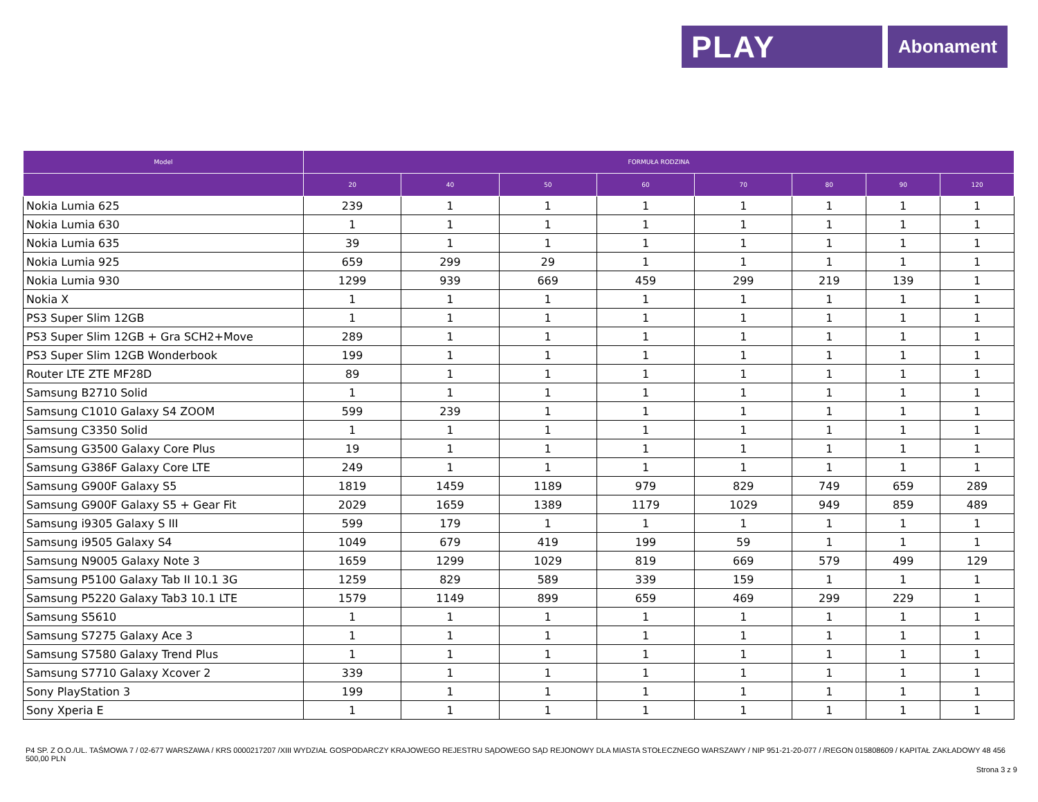PLAY
Abonament
| Model | FORMUŁA RODZINA | | | | | | | |
| --- | --- | --- | --- | --- | --- | --- | --- | --- |
| | 20 | 40 | 50 | 60 | 70 | 80 | 90 | 120 |
| Nokia Lumia 625 | 239 | 1 | 1 | 1 | 1 | 1 | 1 | 1 |
| Nokia Lumia 630 | 1 | 1 | 1 | 1 | 1 | 1 | 1 | 1 |
| Nokia Lumia 635 | 39 | 1 | 1 | 1 | 1 | 1 | 1 | 1 |
| Nokia Lumia 925 | 659 | 299 | 29 | 1 | 1 | 1 | 1 | 1 |
| Nokia Lumia 930 | 1299 | 939 | 669 | 459 | 299 | 219 | 139 | 1 |
| Nokia X | 1 | 1 | 1 | 1 | 1 | 1 | 1 | 1 |
| PS3 Super Slim 12GB | 1 | 1 | 1 | 1 | 1 | 1 | 1 | 1 |
| PS3 Super Slim 12GB + Gra SCH2+Move | 289 | 1 | 1 | 1 | 1 | 1 | 1 | 1 |
| PS3 Super Slim 12GB Wonderbook | 199 | 1 | 1 | 1 | 1 | 1 | 1 | 1 |
| Router LTE ZTE MF28D | 89 | 1 | 1 | 1 | 1 | 1 | 1 | 1 |
| Samsung B2710 Solid | 1 | 1 | 1 | 1 | 1 | 1 | 1 | 1 |
| Samsung C1010 Galaxy S4 ZOOM | 599 | 239 | 1 | 1 | 1 | 1 | 1 | 1 |
| Samsung C3350 Solid | 1 | 1 | 1 | 1 | 1 | 1 | 1 | 1 |
| Samsung G3500 Galaxy Core Plus | 19 | 1 | 1 | 1 | 1 | 1 | 1 | 1 |
| Samsung G386F Galaxy Core LTE | 249 | 1 | 1 | 1 | 1 | 1 | 1 | 1 |
| Samsung G900F Galaxy S5 | 1819 | 1459 | 1189 | 979 | 829 | 749 | 659 | 289 |
| Samsung G900F Galaxy S5 + Gear Fit | 2029 | 1659 | 1389 | 1179 | 1029 | 949 | 859 | 489 |
| Samsung i9305 Galaxy S III | 599 | 179 | 1 | 1 | 1 | 1 | 1 | 1 |
| Samsung i9505 Galaxy S4 | 1049 | 679 | 419 | 199 | 59 | 1 | 1 | 1 |
| Samsung N9005 Galaxy Note 3 | 1659 | 1299 | 1029 | 819 | 669 | 579 | 499 | 129 |
| Samsung P5100 Galaxy Tab II 10.1 3G | 1259 | 829 | 589 | 339 | 159 | 1 | 1 | 1 |
| Samsung P5220 Galaxy Tab3 10.1 LTE | 1579 | 1149 | 899 | 659 | 469 | 299 | 229 | 1 |
| Samsung S5610 | 1 | 1 | 1 | 1 | 1 | 1 | 1 | 1 |
| Samsung S7275 Galaxy Ace 3 | 1 | 1 | 1 | 1 | 1 | 1 | 1 | 1 |
| Samsung S7580 Galaxy Trend Plus | 1 | 1 | 1 | 1 | 1 | 1 | 1 | 1 |
| Samsung S7710 Galaxy Xcover 2 | 339 | 1 | 1 | 1 | 1 | 1 | 1 | 1 |
| Sony PlayStation 3 | 199 | 1 | 1 | 1 | 1 | 1 | 1 | 1 |
| Sony Xperia E | 1 | 1 | 1 | 1 | 1 | 1 | 1 | 1 |
P4 SP. Z O.O./UL. TAŚMOWA 7 / 02-677 WARSZAWA / KRS 0000217207 /XIII WYDZIAŁ GOSPODARCZY KRAJOWEGO REJESTRU SĄDOWEGO SĄD REJONOWY DLA MIASTA STOŁECZNEGO WARSZAWY / NIP 951-21-20-077 / /REGON 015808609 / KAPITAŁ ZAKŁADOWY 48 456 500,00 PLN
Strona 3 z 9